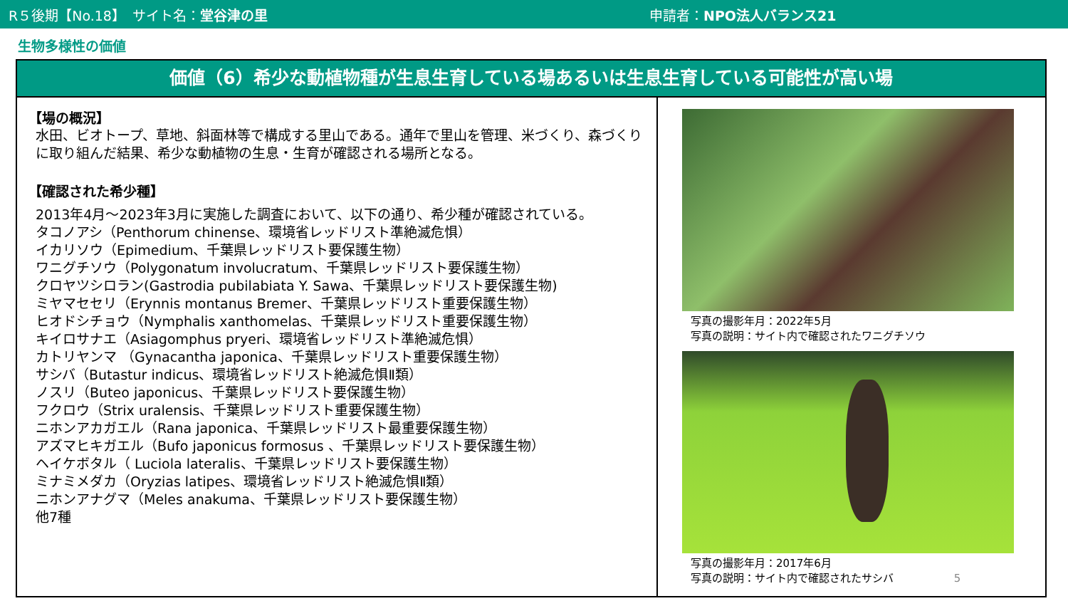R５後期【No.18】　サイト名：堂谷津の里 申請者：NPO法人バランス21
生物多様性の価値
価値（6）希少な動植物種が生息生育している場あるいは生息生育している可能性が高い場
【場の概況】
水田、ビオトープ、草地、斜面林等で構成する里山である。通年で里山を管理、米づくり、森づくりに取り組んだ結果、希少な動植物の生息・生育が確認される場所となる。
【確認された希少種】
2013年4月～2023年3月に実施した調査において、以下の通り、希少種が確認されている。
タコノアシ（Penthorum chinense、環境省レッドリスト準絶滅危惧）
イカリソウ（Epimedium、千葉県レッドリスト要保護生物）
ワニグチソウ（Polygonatum involucratum、千葉県レッドリスト要保護生物）
クロヤツシロラン(Gastrodia pubilabiata Y. Sawa、千葉県レッドリスト要保護生物)
ミヤマセセリ（Erynnis montanus Bremer、千葉県レッドリスト重要保護生物）
ヒオドシチョウ（Nymphalis xanthomelas、千葉県レッドリスト重要保護生物）
キイロサナエ（Asiagomphus pryeri、環境省レッドリスト準絶滅危惧）
カトリヤンマ （Gynacantha japonica、千葉県レッドリスト重要保護生物）
サシバ（Butastur indicus、環境省レッドリスト絶滅危惧Ⅱ類）
ノスリ（Buteo japonicus、千葉県レッドリスト要保護生物）
フクロウ（Strix uralensis、千葉県レッドリスト重要保護生物）
ニホンアカガエル（Rana japonica、千葉県レッドリスト最重要保護生物）
アズマヒキガエル（Bufo japonicus formosus 、千葉県レッドリスト要保護生物）
ヘイケボタル（ Luciola lateralis、千葉県レッドリスト要保護生物）
ミナミメダカ（Oryzias latipes、環境省レッドリスト絶滅危惧Ⅱ類）
ニホンアナグマ（Meles anakuma、千葉県レッドリスト要保護生物）
他7種
写真の撮影年月：2022年5月
写真の説明：サイト内で確認されたワニグチソウ
写真の撮影年月：2017年6月
写真の説明：サイト内で確認されたサシバ 5